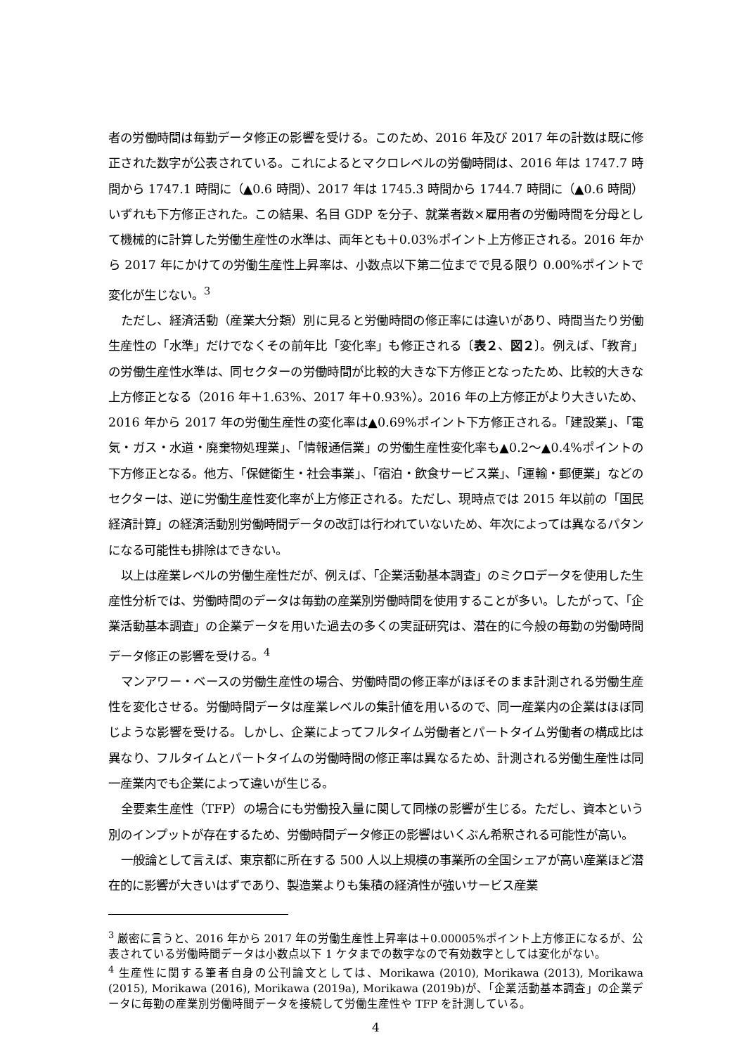者の労働時間は毎勤データ修正の影響を受ける。このため、2016 年及び 2017 年の計数は既に修正された数字が公表されている。これによるとマクロレベルの労働時間は、2016 年は 1747.7 時間から 1747.1 時間に（▲0.6 時間）、2017 年は 1745.3 時間から 1744.7 時間に（▲0.6 時間）いずれも下方修正された。この結果、名目 GDP を分子、就業者数×雇用者の労働時間を分母として機械的に計算した労働生産性の水準は、両年とも＋0.03%ポイント上方修正される。2016 年から 2017 年にかけての労働生産性上昇率は、小数点以下第二位までで見る限り 0.00%ポイントで変化が生じない。<sup>3</sup>
ただし、経済活動（産業大分類）別に見ると労働時間の修正率には違いがあり、時間当たり労働生産性の「水準」だけでなくその前年比「変化率」も修正される〔表２、図２〕。例えば、「教育」の労働生産性水準は、同セクターの労働時間が比較的大きな下方修正となったため、比較的大きな上方修正となる（2016 年＋1.63%、2017 年＋0.93%）。2016 年の上方修正がより大きいため、2016 年から 2017 年の労働生産性の変化率は▲0.69%ポイント下方修正される。「建設業」、「電気・ガス・水道・廃棄物処理業」、「情報通信業」の労働生産性変化率も▲0.2～▲0.4%ポイントの下方修正となる。他方、「保健衛生・社会事業」、「宿泊・飲食サービス業」、「運輸・郵便業」などのセクターは、逆に労働生産性変化率が上方修正される。ただし、現時点では 2015 年以前の「国民経済計算」の経済活動別労働時間データの改訂は行われていないため、年次によっては異なるパタンになる可能性も排除はできない。
以上は産業レベルの労働生産性だが、例えば、「企業活動基本調査」のミクロデータを使用した生産性分析では、労働時間のデータは毎勤の産業別労働時間を使用することが多い。したがって、「企業活動基本調査」の企業データを用いた過去の多くの実証研究は、潜在的に今般の毎勤の労働時間データ修正の影響を受ける。<sup>4</sup>
マンアワー・ベースの労働生産性の場合、労働時間の修正率がほぼそのまま計測される労働生産性を変化させる。労働時間データは産業レベルの集計値を用いるので、同一産業内の企業はほぼ同じような影響を受ける。しかし、企業によってフルタイム労働者とパートタイム労働者の構成比は異なり、フルタイムとパートタイムの労働時間の修正率は異なるため、計測される労働生産性は同一産業内でも企業によって違いが生じる。
全要素生産性（TFP）の場合にも労働投入量に関して同様の影響が生じる。ただし、資本という別のインプットが存在するため、労働時間データ修正の影響はいくぶん希釈される可能性が高い。
一般論として言えば、東京都に所在する 500 人以上規模の事業所の全国シェアが高い産業ほど潜在的に影響が大きいはずであり、製造業よりも集積の経済性が強いサービス産業
<sup>3</sup> 厳密に言うと、2016 年から 2017 年の労働生産性上昇率は＋0.00005%ポイント上方修正になるが、公表されている労働時間データは小数点以下 1 ケタまでの数字なので有効数字としては変化がない。
<sup>4</sup> 生産性に関する筆者自身の公刊論文としては、Morikawa (2010), Morikawa (2013), Morikawa (2015), Morikawa (2016), Morikawa (2019a), Morikawa (2019b)が、「企業活動基本調査」の企業データに毎勤の産業別労働時間データを接続して労働生産性や TFP を計測している。
4